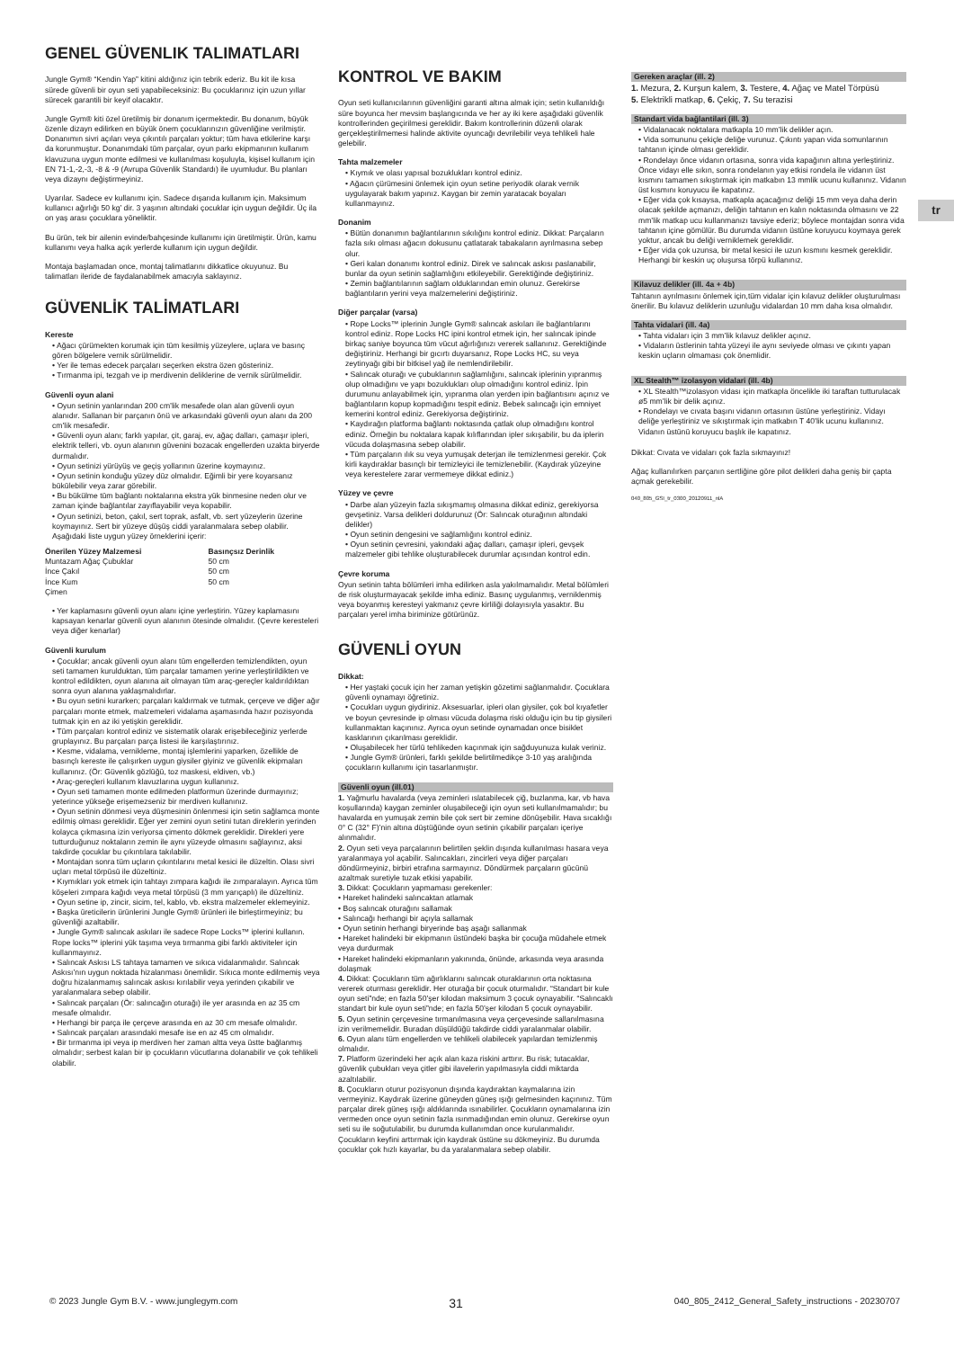tr
GENEL GÜVENLIK TALIMATLARI
Jungle Gym® “Kendin Yap” kitini aldığınız için tebrik ederiz. Bu kit ile kısa sürede güvenli bir oyun seti yapabileceksiniz: Bu çocuklarınız için uzun yıllar sürecek garantili bir keyif olacaktır.
Jungle Gym® kiti özel üretilmiş bir donanım içermektedir. Bu donanım, büyük özenle dizayn edilirken en büyük önem çocuklarınızın güvenliğine verilmiştir. Donanımın sivri açıları veya çıkıntılı parçaları yoktur; tüm hava etkilerine karşı da korunmuştur. Donanımdaki tüm parçalar, oyun parkı ekipmanının kullanım klavuzuna uygun monte edilmesi ve kullanılması koşuluyla, kişisel kullanım için EN 71-1,-2,-3, -8 & -9 (Avrupa Güvenlik Standardı) ile uyumludur. Bu planları veya dizaynı değiştirmeyiniz.
Uyarılar. Sadece ev kullanımı için. Sadece dışarıda kullanım için. Maksimum kullanıcı ağırlığı 50 kg’ dir. 3 yaşının altındaki çocuklar için uygun değildir. Üç ila on yaş arası çocuklara yöneliktir.
Bu ürün, tek bir ailenin evinde/bahçesinde kullanımı için üretilmiştir. Ürün, kamu kullanımı veya halka açık yerlerde kullanım için uygun değildir.
Montaja başlamadan once, montaj talimatlarını dikkatlice okuyunuz. Bu talimatları ileride de faydalanabilmek amacıyla saklayınız.
GÜVENLİK TALİMATLARI
Kereste
• Ağacı çürümekten korumak için tüm kesilmiş yüzeylere, uçlara ve basınç gören bölgelere vernik sürülmelidir.
• Yer ile temas edecek parçaları seçerken ekstra özen gösteriniz.
• Tırmanma ipi, tezgah ve ip merdivenin deliklerine de vernik sürülmelidir.
Güvenli oyun alani
• Oyun setinin yanlarından 200 cm’lik mesafede olan alan güvenli oyun alanıdır. Sallanan bir parçanın önü ve arkasındaki güvenli oyun alanı da 200 cm’lik mesafedir.
• Güvenli oyun alanı; farklı yapılar, çit, garaj, ev, ağaç dalları, çamaşır ipleri, elektrik telleri, vb. oyun alanının güvenini bozacak engellerden uzakta biryerde durmalıdır.
• Oyun setinizi yürüyüş ve geçiş yollarının üzerine koymayınız.
• Oyun setinin konduğu yüzey düz olmalıdır. Eğimli bir yere koyarsanız bükülebilir veya zarar görebilir.
• Bu bükülme tüm bağlantı noktalarına ekstra yük binmesine neden olur ve zaman içinde bağlantılar zayıflayabilir veya kopabilir.
• Oyun setinizi, beton, çakıl, sert toprak, asfalt, vb. sert yüzeylerin üzerine koymayınız. Sert bir yüzeye düşüş ciddi yaralanmalara sebep olabilir. Aşağıdaki liste uygun yüzey örneklerini içerir:
| Önerilen Yüzey Malzemesi | Basınçsız Derinlik |
| --- | --- |
| Muntazam Ağaç Çubuklar | 50 cm |
| İnce Çakıl | 50 cm |
| İnce Kum | 50 cm |
| Çimen | |
• Yer kaplamasını güvenli oyun alanı içine yerleştirin. Yüzey kaplamasını kapsayan kenarlar güvenli oyun alanının ötesinde olmalıdır. (Çevre keresteleri veya diğer kenarlar)
Güvenli kurulum
• Çocuklar; ancak güvenli oyun alanı tüm engellerden temizlendikten, oyun seti tamamen kurulduktan, tüm parçalar tamamen yerine yerleştirildikten ve kontrol edildikten, oyun alanına ait olmayan tüm araç-gereçler kaldırıldıktan sonra oyun alanına yaklaşmalıdırlar.
• Bu oyun setini kurarken; parçaları kaldırmak ve tutmak, çerçeve ve diğer ağır parçaları monte etmek, malzemeleri vidalama aşamasında hazır pozisyonda tutmak için en az iki yetişkin gereklidir.
• Tüm parçaları kontrol ediniz ve sistematik olarak erişebileceğiniz yerlerde gruplayınız. Bu parçaları parça listesi ile karşılaştırınız.
• Kesme, vidalama, vernikleme, montaj işlemlerini yaparken, özellikle de basınçlı kereste ile çalışırken uygun giysiler giyiniz ve güvenlik ekipmaları kullanınız. (Ör: Güvenlik gözlüğü, toz maskesi, eldiven, vb.)
• Araç-gereçleri kullanım klavuzlarına uygun kullanınız.
• Oyun seti tamamen monte edilmeden platformun üzerinde durmayınız; yeterince yükseğe erişemezseniz bir merdiven kullanınız.
• Oyun setinin dönmesi veya düşmesinin önlenmesi için setin sağlamca monte edilmiş olması gereklidir. Eğer yer zemini oyun setini tutan direklerin yerinden kolayca çıkmasına izin veriyorsa çimento dökmek gereklidir. Direkleri yere tutturduğunuz noktaların zemin ile aynı yüzeyde olmasını sağlayınız, aksi takdirde çocuklar bu çıkıntılara takılabilir.
• Montajdan sonra tüm uçların çıkıntılarını metal kesici ile düzeltin. Olası sivri uçları metal törpüsü ile düzeltiniz.
• Kıymıkları yok etmek için tahtayı zımpara kağıdı ile zımparalayın. Ayrıca tüm köşeleri zımpara kağıdı veya metal törpüsü (3 mm yarıçaplı) ile düzeltiniz.
• Oyun setine ip, zincir, sicim, tel, kablo, vb. ekstra malzemeler eklemeyiniz.
• Başka üreticilerin ürünlerini Jungle Gym® ürünleri ile birleştirmeyiniz; bu güvenliği azaltabilir.
• Jungle Gym® salıncak askıları ile sadece Rope Locks™ iplerini kullanın. Rope locks™ iplerini yük taşıma veya tırmanma gibi farklı aktiviteler için kullanmayınız.
• Salıncak Askısı LS tahtaya tamamen ve sıkıca vidalanmalıdır. Salıncak Askısı’nın uygun noktada hizalanması önemlidir. Sıkıca monte edilmemiş veya doğru hizalanmamış salıncak askısı kırılabilir veya yerinden çıkabilir ve yaralanmalara sebep olabilir.
• Salıncak parçaları (Ör: salıncağın oturağı) ile yer arasında en az 35 cm mesafe olmalıdır.
• Herhangi bir parça ile çerçeve arasında en az 30 cm mesafe olmalıdır.
• Salıncak parçaları arasındaki mesafe ise en az 45 cm olmalıdır.
• Bir tırmanma ipi veya ip merdiven her zaman altta veya üstte bağlanmış olmalıdır; serbest kalan bir ip çocukların vücutlarına dolanabilir ve çok tehlikeli olabilir.
KONTROL VE BAKIM
Oyun seti kullanıcılarının güvenliğini garanti altına almak için; setin kullanıldığı süre boyunca her mevsim başlangıcında ve her ay iki kere aşağıdaki güvenlik kontrollerinden geçirilmesi gereklidir. Bakım kontrollerinin düzenli olarak gerçekleştirilmemesi halinde aktivite oyuncağı devrilebilir veya tehlikeli hale gelebilir.
Tahta malzemeler
• Kıymık ve olası yapısal bozuklukları kontrol ediniz.
• Ağacın çürümesini önlemek için oyun setine periyodik olarak vernik uygulayarak bakım yapınız. Kaygan bir zemin yaratacak boyaları kullanmayınız.
Donanim
• Bütün donanımın bağlantılarının sıkılığını kontrol ediniz. Dikkat: Parçaların fazla sıkı olması ağacın dokusunu çatlatarak tabakaların ayrılmasına sebep olur.
• Geri kalan donanımı kontrol ediniz. Direk ve salıncak askısı paslanabilir, bunlar da oyun setinin sağlamlığını etkileyebilir. Gerektiğinde değiştiriniz.
• Zemin bağlantılarının sağlam olduklarından emin olunuz. Gerekirse bağlantıların yerini veya malzemelerini değiştiriniz.
Diğer parçalar (varsa)
• Rope Locks™ iplerinin Jungle Gym® salıncak askıları ile bağlantılarını kontrol ediniz. Rope Locks HC ipini kontrol etmek için, her salıncak ipinde birkaç saniye boyunca tüm vücut ağırlığınızı vererek sallanınız. Gerektiğinde değiştiriniz. Herhangi bir gıcırtı duyarsanız, Rope Locks HC, su veya zeytinyağı gibi bir bitkisel yağ ile nemlendirilebilir.
• Salıncak oturağı ve çubuklarının sağlamlığını, salıncak iplerinin yıpranmış olup olmadığını ve yapı bozuklukları olup olmadığını kontrol ediniz. İpin durumunu anlayabilmek için, yıpranma olan yerden ipin bağlantısını açınız ve bağlantıların kopup kopmadığını tespit ediniz. Bebek salıncağı için emniyet kemerini kontrol ediniz. Gerekiyorsa değiştiriniz.
• Kaydırağın platforma bağlantı noktasında çatlak olup olmadığını kontrol ediniz. Örneğin bu noktalara kapak kılıflarından ipler sıkışabilir, bu da iplerin vücuda dolaşmasına sebep olabilir.
• Tüm parçaların ılık su veya yumuşak deterjan ile temizlenmesi gerekir. Çok kirli kaydıraklar basınçlı bir temizleyici ile temizlenebilir. (Kaydırak yüzeyine veya kerestelere zarar vermemeye dikkat ediniz.)
Yüzey ve çevre
• Darbe alan yüzeyin fazla sıkışmamış olmasına dikkat ediniz, gerekiyorsa gevşetiniz. Varsa delikleri doldurunuz (Ör: Salıncak oturağının altındaki delikler)
• Oyun setinin dengesini ve sağlamlığını kontrol ediniz.
• Oyun setinin çevresini, yakındaki ağaç dalları, çamaşır ipleri, gevşek malzemeler gibi tehlike oluşturabilecek durumlar açısından kontrol edin.
Çevre koruma
Oyun setinin tahta bölümleri imha edilirken asla yakılmamalıdır. Metal bölümleri de risk oluşturmayacak şekilde imha ediniz. Basınç uygulanmış, verniklenmiş veya boyanmış keresteyi yakmanız çevre kirliliği dolayısıyla yasaktır. Bu parçaları yerel imha biriminize götürünüz.
GÜVENLİ OYUN
Dikkat:
• Her yaştaki çocuk için her zaman yetişkin gözetimi sağlanmalıdır. Çocuklara güvenli oynamayı öğretiniz.
• Çocukları uygun giydiriniz. Aksesuarlar, ipleri olan giysiler, çok bol kıyafetler ve boyun çevresinde ip olması vücuda dolaşma riski olduğu için bu tip giysileri kullanmaktan kaçınınız. Ayrıca oyun setinde oynamadan once bisiklet kasklarının çıkarılması gereklidir.
• Oluşabilecek her türlü tehlikeden kaçınmak için sağduyunuza kulak veriniz.
• Jungle Gym® ürünleri, farklı şekilde belirtilmedikçe 3-10 yaş aralığında çocukların kullanımı için tasarlanmıştır.
Güvenli oyun (ill.01)
1. Yağmurlu havalarda (veya zeminleri ıslatabilecek çiğ, buzlanma, kar, vb hava koşullarında) kaygan zeminler oluşabileceği için oyun seti kullanılmamalıdır; bu havalarda en yumuşak zemin bile çok sert bir zemine dönüşebilir. Hava sıcaklığı 0° C (32° F)’nin altına düştüğünde oyun setinin çıkabilir parçaları içeriye alınmalıdır.
2. Oyun seti veya parçalarının belirtilen şeklin dışında kullanılması hasara veya yaralanmaya yol açabilir. Salıncakları, zincirleri veya diğer parçaları döndürmeyiniz, birbiri etrafına sarmayınız. Döndürmek parçaların gücünü azaltmak suretiyle tuzak etkisi yapabilir.
3. Dikkat: Çocukların yapmaması gerekenler:
• Hareket halindeki salıncaktan atlamak
• Boş salıncak oturağını sallamak
• Salıncağı herhangi bir açıyla sallamak
• Oyun setinin herhangi biryerinde baş aşağı sallanmak
• Hareket halindeki bir ekipmanın üstündeki başka bir çocuğa müdahele etmek veya durdurmak
• Hareket halindeki ekipmanların yakınında, önünde, arkasında veya arasında dolaşmak
4. Dikkat: Çocukların tüm ağırlıklarını salıncak oturaklarının orta noktasına vererek oturması gereklidir. Her oturağa bir çocuk oturmalıdır. “Standart bir kule oyun seti”nde; en fazla 50’şer kilodan maksimum 3 çocuk oynayabilir. “Salıncaklı standart bir kule oyun seti”nde; en fazla 50’şer kilodan 5 çocuk oynayabilir.
5. Oyun setinin çerçevesine tırmanılmasına veya çerçevesinde sallanılmasına izin verilmemelidir. Buradan düşüldüğü takdirde ciddi yaralanmalar olabilir.
6. Oyun alanı tüm engellerden ve tehlikeli olabilecek yapılardan temizlenmiş olmalıdır.
7. Platform üzerindeki her açık alan kaza riskini arttırır. Bu risk; tutacaklar, güvenlik çubukları veya çitler gibi ilavelerin yapılmasıyla ciddi miktarda azaltılabilir.
8. Çocukların oturur pozisyonun dışında kaydıraktan kaymalarına izin vermeyiniz. Kaydırak üzerine güneyden güneş ışığı gelmesinden kaçınınız. Tüm parçalar direk güneş ışığı aldıklarında ısınabilirler. Çocukların oynamalarına izin vermeden once oyun setinin fazla ısınmadığından emin olunuz. Gerekirse oyun seti su ile soğutulabilir, bu durumda kullanımdan once kurulanmalıdır. Çocukların keyfini arttırmak için kaydırak üstüne su dökmeyiniz. Bu durumda çocuklar çok hızlı kayarlar, bu da yaralanmalara sebep olabilir.
Gereken araçlar (ill. 2)
1. Mezura, 2. Kurşun kalem, 3. Testere, 4. Ağaç ve Matel Törpüsü
5. Elektrikli matkap, 6. Çekiç, 7. Su terazisi
Standart vida bağlantilari (ill. 3)
• Vidalanacak noktalara matkapla 10 mm’lik delikler açın.
• Vida somununu çekiçle deliğe vurunuz. Çıkıntı yapan vida somunlarının tahtanın içinde olması gereklidir.
• Rondelayı önce vidanın ortasına, sonra vida kapağının altına yerleştiriniz. Önce vidayı elle sıkın, sonra rondelanın yay etkisi rondela ile vidanın üst kısmını tamamen sıkıştırmak için matkabın 13 mmlik ucunu kullanınız. Vidanın üst kısmını koruyucu ile kapatınız.
• Eğer vida çok kısaysa, matkapla açacağınız deliği 15 mm veya daha derin olacak şekilde açmanızı, deliğin tahtanın en kalın noktasında olmasını ve 22 mm’lik matkap ucu kullanmanızı tavsiye ederiz; böylece montajdan sonra vida tahtanın içine gömülür. Bu durumda vidanın üstüne koruyucu koymaya gerek yoktur, ancak bu deliği verniklemek gereklidir.
• Eğer vida çok uzunsa, bir metal kesici ile uzun kısmını kesmek gereklidir. Herhangi bir keskin uç oluşursa törpü kullanınız.
Kilavuz delikler (ill. 4a + 4b)
Tahtanın ayrılmasını önlemek için,tüm vidalar için kılavuz delikler oluşturulması önerilir. Bu kılavuz deliklerin uzunluğu vidalardan 10 mm daha kısa olmalıdır.
Tahta vidalari (ill. 4a)
• Tahta vidaları için 3 mm’lik kılavuz delikler açınız.
• Vidaların üstlerinin tahta yüzeyi ile aynı seviyede olması ve çıkıntı yapan keskin uçların olmaması çok önemlidir.
XL Stealth™ izolasyon vidalari (ill. 4b)
• XL Stealth™izolasyon vidası için matkapla öncelikle iki taraftan tutturulacak ø5 mm’lik bir delik açınız.
• Rondelayı ve cıvata başını vidanın ortasının üstüne yerleştiriniz. Vidayı deliğe yerleştiriniz ve sıkıştırmak için matkabın T 40’lik ucunu kullanınız. Vidanın üstünü koruyucu başlık ile kapatınız.
Dikkat: Cıvata ve vidaları çok fazla sıkmayınız!
Ağaç kullanılırken parçanın sertliğine göre pilot delikleri daha geniş bir çapta açmak gerekebilir.
040_805_GSI_tr_0300_20120911_nlA
© 2023 Jungle Gym B.V. - www.junglegym.com 31 040_805_2412_General_Safety_instructions - 20230707